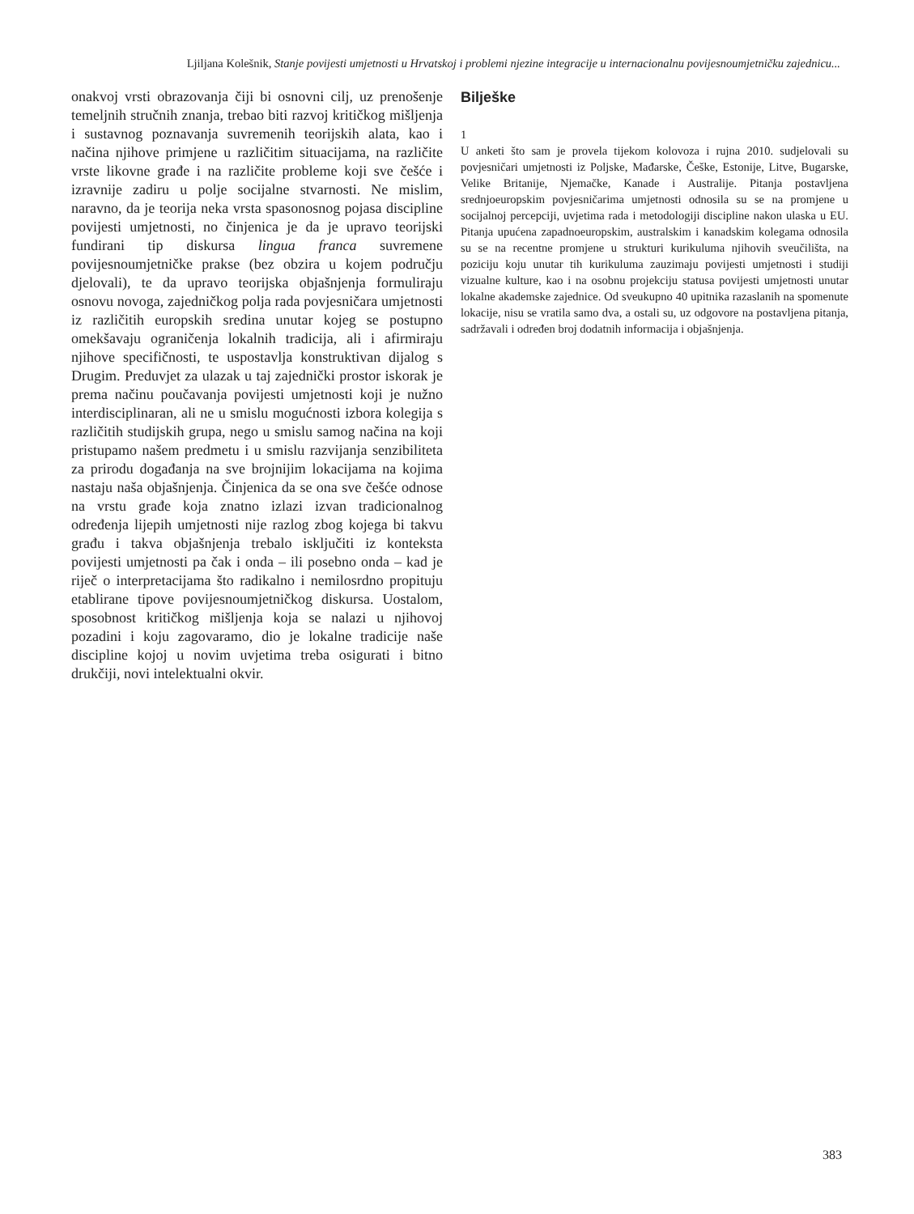Ljiljana Kolešnik, Stanje povijesti umjetnosti u Hrvatskoj i problemi njezine integracije u internacionalnu povijesnoumjetničku zajednicu...
onakvoj vrsti obrazovanja čiji bi osnovni cilj, uz prenošenje temeljnih stručnih znanja, trebao biti razvoj kritičkog mišljenja i sustavnog poznavanja suvremenih teorijskih alata, kao i načina njihove primjene u različitim situacijama, na različite vrste likovne građe i na različite probleme koji sve češće i izravnije zadiru u polje socijalne stvarnosti. Ne mislim, naravno, da je teorija neka vrsta spasonosnog pojasa discipline povijesti umjetnosti, no činjenica je da je upravo teorijski fundirani tip diskursa lingua franca suvremene povijesnoumjetničke prakse (bez obzira u kojem području djelovali), te da upravo teorijska objašnjenja formuliraju osnovu novoga, zajedničkog polja rada povjesničara umjetnosti iz različitih europskih sredina unutar kojeg se postupno omekšavaju ograničenja lokalnih tradicija, ali i afirmiraju njihove specifičnosti, te uspostavlja konstruktivan dijalog s Drugim. Preduvjet za ulazak u taj zajednički prostor iskorak je prema načinu poučavanja povijesti umjetnosti koji je nužno interdisciplinaran, ali ne u smislu mogućnosti izbora kolegija s različitih studijskih grupa, nego u smislu samog načina na koji pristupamo našem predmetu i u smislu razvijanja senzibiliteta za prirodu događanja na sve brojnijim lokacijama na kojima nastaju naša objašnjenja. Činjenica da se ona sve češće odnose na vrstu građe koja znatno izlazi izvan tradicionalnog određenja lijepih umjetnosti nije razlog zbog kojega bi takvu građu i takva objašnjenja trebalo isključiti iz konteksta povijesti umjetnosti pa čak i onda – ili posebno onda – kad je riječ o interpretacijama što radikalno i nemilosrdno propituju etablirane tipove povijesnoumjetničkog diskursa. Uostalom, sposobnost kritičkog mišljenja koja se nalazi u njihovoj pozadini i koju zagovaramo, dio je lokalne tradicije naše discipline kojoj u novim uvjetima treba osigurati i bitno drukčiji, novi intelektualni okvir.
Bilješke
1
U anketi što sam je provela tijekom kolovoza i rujna 2010. sudjelovali su povjesničari umjetnosti iz Poljske, Mađarske, Češke, Estonije, Litve, Bugarske, Velike Britanije, Njemačke, Kanade i Australije. Pitanja postavljena srednjoeuropskim povjesničarima umjetnosti odnosila su se na promjene u socijalnoj percepciji, uvjetima rada i metodologiji discipline nakon ulaska u EU. Pitanja upućena zapadnoeuropskim, australskim i kanadskim kolegama odnosila su se na recentne promjene u strukturi kurikuluma njihovih sveučilišta, na poziciju koju unutar tih kurikuluma zauzimaju povijesti umjetnosti i studiji vizualne kulture, kao i na osobnu projekciju statusa povijesti umjetnosti unutar lokalne akademske zajednice. Od sveukupno 40 upitnika razaslanih na spomenute lokacije, nisu se vratila samo dva, a ostali su, uz odgovore na postavljena pitanja, sadržavali i određen broj dodatnih informacija i objašnjenja.
383